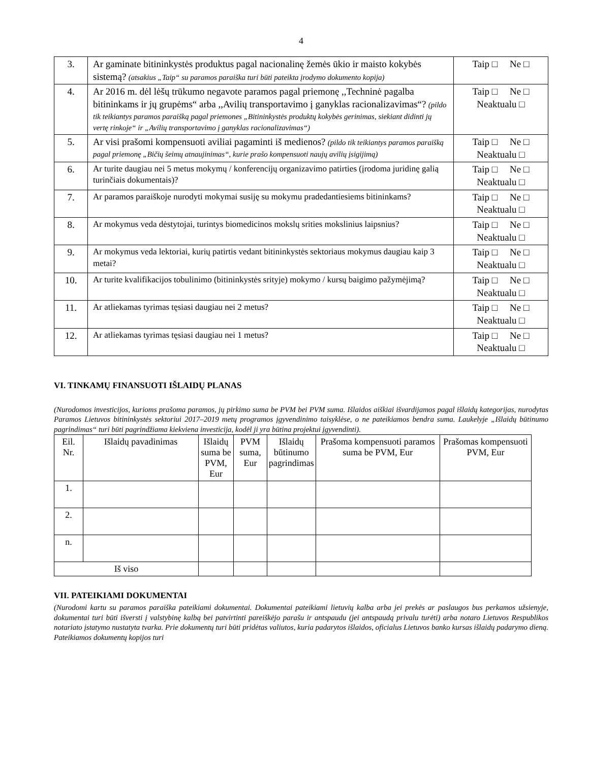4
| 3. | Ar gaminate bitininkystės produktus pagal nacionalinę žemės ūkio ir maisto kokybės sistemą? (atsakius „Taip“ su paramos paraiška turi būti pateikta įrodymo dokumento kopija) | Taip □ Ne □ |
| 4. | Ar 2016 m. dėl lėšų trūkumo negavote paramos pagal priemonę ,,Techninė pagalba bitininkams ir jų grupėms“ arba ,,Avilių transportavimo į ganyklas racionalizavimas“? (pildo tik teikiantys paramos paraišką pagal priemones „Bitininkystės produktų kokybės gerinimas, siekiant didinti jų vertę rinkoje“ ir „Avilių transportavimo į ganyklas racionalizavimas“) | Taip □ Ne □ Neaktualu □ |
| 5. | Ar visi prašomi kompensuoti aviliai pagaminti iš medienos? (pildo tik teikiantys paramos paraišką pagal priemonę „Bičių šeimų atnaujinimas“, kurie prašo kompensuoti naujų avilių įsigijimą) | Taip □ Ne □ Neaktualu □ |
| 6. | Ar turite daugiau nei 5 metus mokymų / konferencijų organizavimo patirties (įrodoma juridinę galią turinčiais dokumentais)? | Taip □ Ne □ Neaktualu □ |
| 7. | Ar paramos paraiškoje nurodyti mokymai susiję su mokymu pradedantiesiems bitininkams? | Taip □ Ne □ Neaktualu □ |
| 8. | Ar mokymus veda dėstytojai, turintys biomedicinos mokslų srities mokslinius laipsnius? | Taip □ Ne □ Neaktualu □ |
| 9. | Ar mokymus veda lektoriai, kurių patirtis vedant bitininkystės sektoriaus mokymus daugiau kaip 3 metai? | Taip □ Ne □ Neaktualu □ |
| 10. | Ar turite kvalifikacijos tobulinimo (bitininkystės srityje) mokymo / kursų baigimo pažymėjimą? | Taip □ Ne □ Neaktualu □ |
| 11. | Ar atliekamas tyrimas tęsiasi daugiau nei 2 metus? | Taip □ Ne □ Neaktualu □ |
| 12. | Ar atliekamas tyrimas tęsiasi daugiau nei 1 metus? | Taip □ Ne □ Neaktualu □ |
VI. TINKAMŲ FINANSUOTI IŠLAIDŲ PLANAS
(Nurodomos investicijos, kurioms prašoma paramos, jų pirkimo suma be PVM bei PVM suma. Išlaidos aiškiai išvardijamos pagal išlaidų kategorijas, nurodytas Paramos Lietuvos bitininkystės sektoriui 2017–2019 metų programos įgyvendinimo taisyklėse, o ne pateikiamos bendra suma. Laukelyje „Išlaidų būtinumo pagrindimas“ turi būti pagrindžiama kiekviena investicija, kodėl ji yra būtina projektui įgyvendinti).
| Eil. Nr. | Išlaidų pavadinimas | Išlaidų suma be PVM, Eur | PVM suma, Eur | Išlaidų būtinumo pagrindimas | Prašoma kompensuoti paramos suma be PVM, Eur | Prašomas kompensuoti PVM, Eur |
| --- | --- | --- | --- | --- | --- | --- |
| 1. | | | | | | |
| 2. | | | | | | |
| n. | | | | | | |
| Iš viso | | | | | | |
VII. PATEIKIAMI DOKUMENTAI
(Nurodomi kartu su paramos paraiška pateikiami dokumentai. Dokumentai pateikiami lietuvių kalba arba jei prekės ar paslaugos bus perkamos užsienyje, dokumentai turi būti išversti į valstybinę kalbą bei patvirtinti pareiškėjo parašu ir antspaudu (jei antspaudą privalu turėti) arba notaro Lietuvos Respublikos notariato įstatymo nustatyta tvarka. Prie dokumentų turi būti pridėtas valiutos, kuria padarytos išlaidos, oficialus Lietuvos banko kursas išlaidų padarymo dieną. Pateikiamos dokumentų kopijos turi